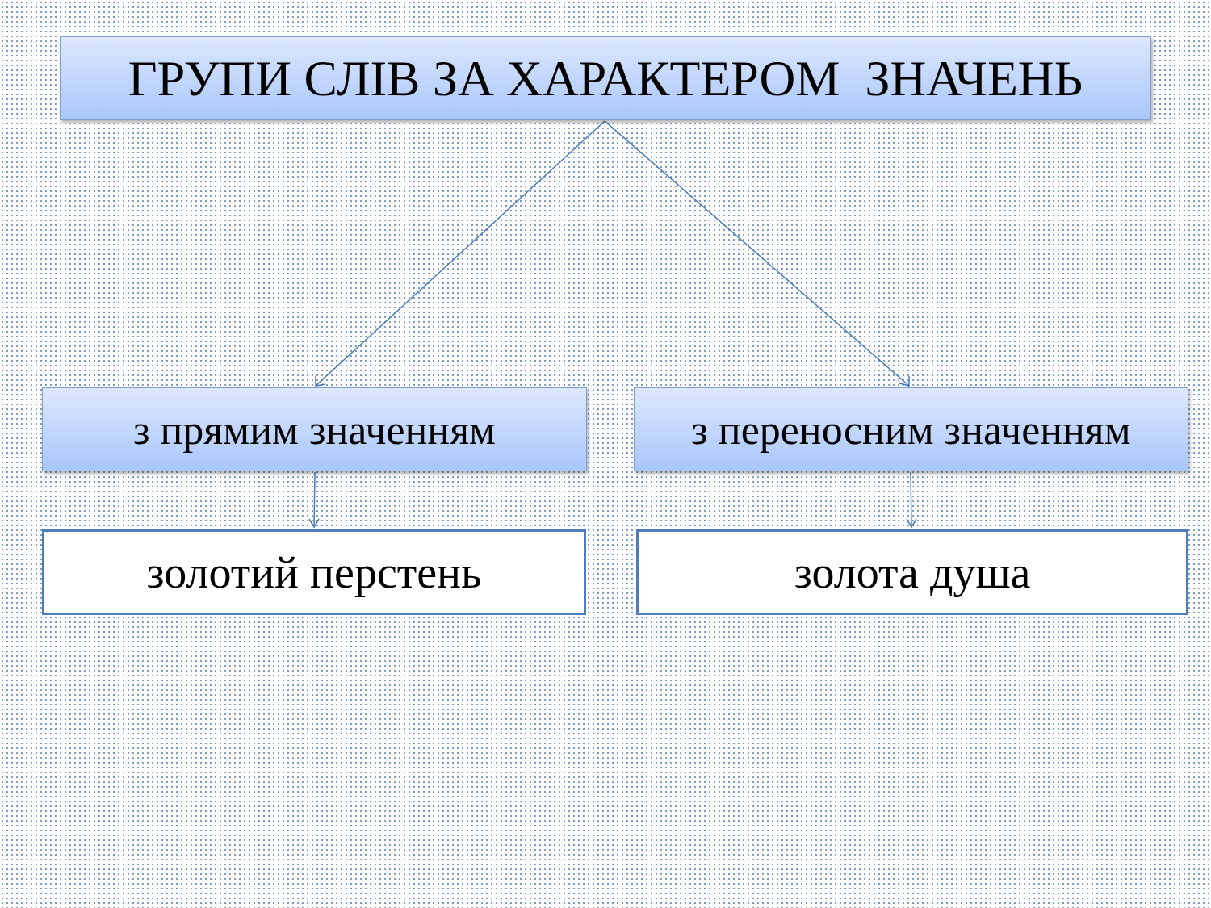ГРУПИ СЛІВ ЗА ХАРАКТЕРОМ ЗНАЧЕНЬ
з прямим значенням з переносним значенням
золотий перстень золота душа